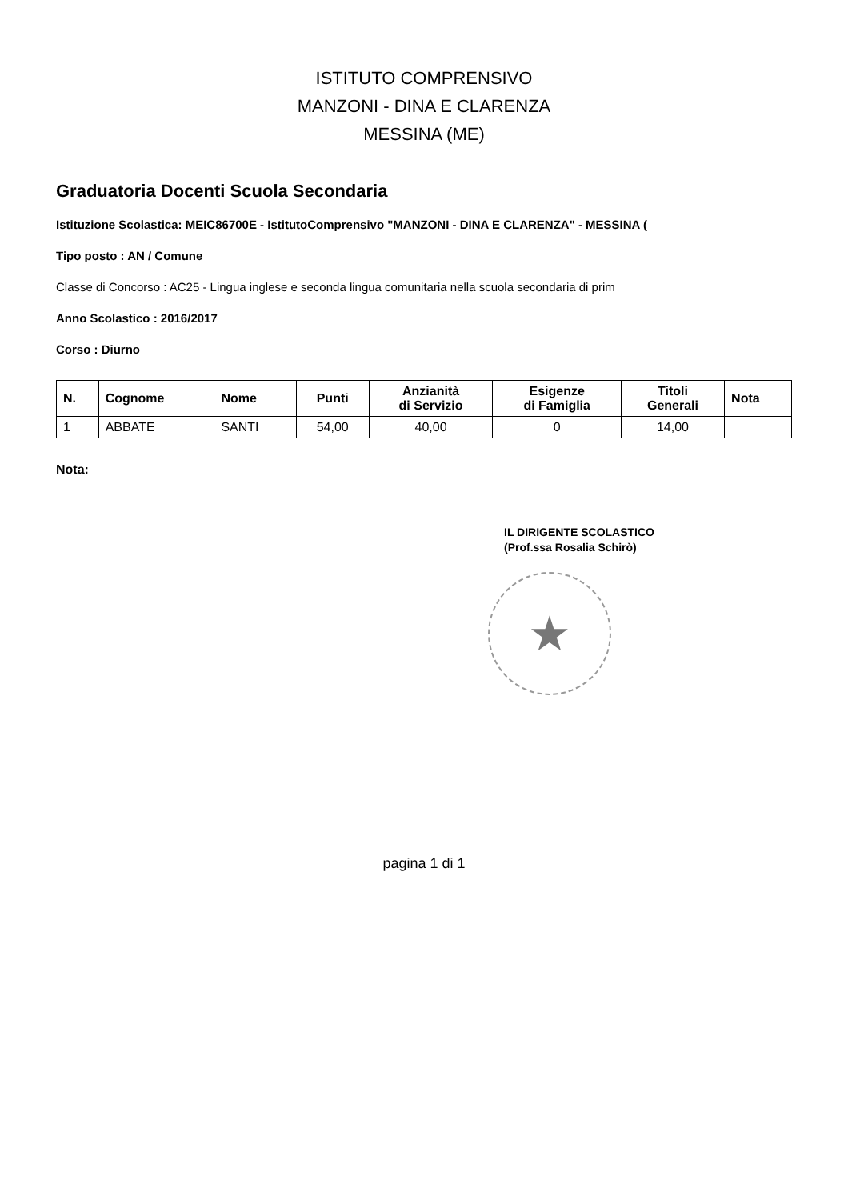ISTITUTO COMPRENSIVO
MANZONI - DINA E CLARENZA
MESSINA (ME)
Graduatoria Docenti Scuola Secondaria
Istituzione Scolastica: MEIC86700E - IstitutoComprensivo "MANZONI - DINA E CLARENZA" - MESSINA (
Tipo posto : AN / Comune
Classe di Concorso : AC25 - Lingua inglese e seconda lingua comunitaria nella scuola secondaria di prim
Anno Scolastico : 2016/2017
Corso : Diurno
| N. | Cognome | Nome | Punti | Anzianità di Servizio | Esigenze di Famiglia | Titoli Generali | Nota |
| --- | --- | --- | --- | --- | --- | --- | --- |
| 1 | ABBATE | SANTI | 54,00 | 40,00 | 0 | 14,00 | |
Nota:
IL DIRIGENTE SCOLASTICO
(Prof.ssa Rosalia Schirò)
★
pagina 1 di 1